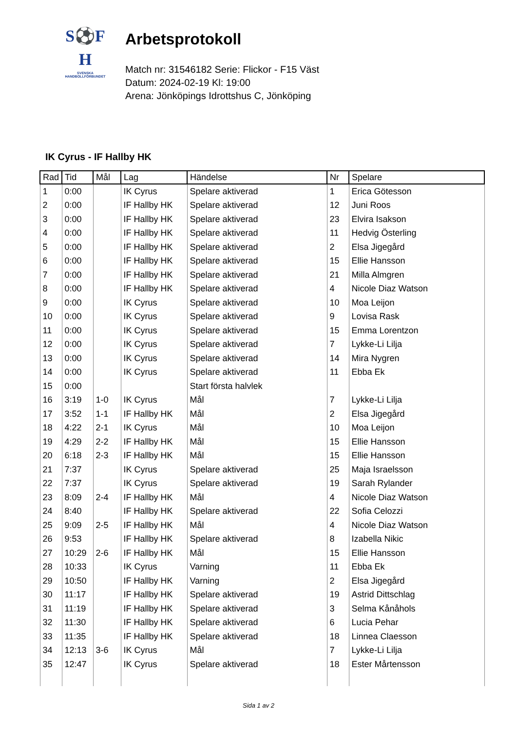S⚽F
H
SVENSKA
HANDBOLLFÖRBUNDET
Arbetsprotokoll
Match nr: 31546182 Serie: Flickor - F15 Väst
Datum: 2024-02-19 Kl: 19:00
Arena: Jönköpings Idrottshus C, Jönköping
IK Cyrus - IF Hallby HK
| Rad | Tid | Mål | Lag | Händelse | Nr | Spelare |
| --- | --- | --- | --- | --- | --- | --- |
| 1 | 0:00 | | IK Cyrus | Spelare aktiverad | 1 | Erica Götesson |
| 2 | 0:00 | | IF Hallby HK | Spelare aktiverad | 12 | Juni Roos |
| 3 | 0:00 | | IF Hallby HK | Spelare aktiverad | 23 | Elvira Isakson |
| 4 | 0:00 | | IF Hallby HK | Spelare aktiverad | 11 | Hedvig Österling |
| 5 | 0:00 | | IF Hallby HK | Spelare aktiverad | 2 | Elsa Jigegård |
| 6 | 0:00 | | IF Hallby HK | Spelare aktiverad | 15 | Ellie Hansson |
| 7 | 0:00 | | IF Hallby HK | Spelare aktiverad | 21 | Milla Almgren |
| 8 | 0:00 | | IF Hallby HK | Spelare aktiverad | 4 | Nicole Diaz Watson |
| 9 | 0:00 | | IK Cyrus | Spelare aktiverad | 10 | Moa Leijon |
| 10 | 0:00 | | IK Cyrus | Spelare aktiverad | 9 | Lovisa Rask |
| 11 | 0:00 | | IK Cyrus | Spelare aktiverad | 15 | Emma Lorentzon |
| 12 | 0:00 | | IK Cyrus | Spelare aktiverad | 7 | Lykke-Li Lilja |
| 13 | 0:00 | | IK Cyrus | Spelare aktiverad | 14 | Mira Nygren |
| 14 | 0:00 | | IK Cyrus | Spelare aktiverad | 11 | Ebba Ek |
| 15 | 0:00 | | | Start första halvlek | | |
| 16 | 3:19 | 1-0 | IK Cyrus | Mål | 7 | Lykke-Li Lilja |
| 17 | 3:52 | 1-1 | IF Hallby HK | Mål | 2 | Elsa Jigegård |
| 18 | 4:22 | 2-1 | IK Cyrus | Mål | 10 | Moa Leijon |
| 19 | 4:29 | 2-2 | IF Hallby HK | Mål | 15 | Ellie Hansson |
| 20 | 6:18 | 2-3 | IF Hallby HK | Mål | 15 | Ellie Hansson |
| 21 | 7:37 | | IK Cyrus | Spelare aktiverad | 25 | Maja Israelsson |
| 22 | 7:37 | | IK Cyrus | Spelare aktiverad | 19 | Sarah Rylander |
| 23 | 8:09 | 2-4 | IF Hallby HK | Mål | 4 | Nicole Diaz Watson |
| 24 | 8:40 | | IF Hallby HK | Spelare aktiverad | 22 | Sofia Celozzi |
| 25 | 9:09 | 2-5 | IF Hallby HK | Mål | 4 | Nicole Diaz Watson |
| 26 | 9:53 | | IF Hallby HK | Spelare aktiverad | 8 | Izabella Nikic |
| 27 | 10:29 | 2-6 | IF Hallby HK | Mål | 15 | Ellie Hansson |
| 28 | 10:33 | | IK Cyrus | Varning | 11 | Ebba Ek |
| 29 | 10:50 | | IF Hallby HK | Varning | 2 | Elsa Jigegård |
| 30 | 11:17 | | IF Hallby HK | Spelare aktiverad | 19 | Astrid Dittschlag |
| 31 | 11:19 | | IF Hallby HK | Spelare aktiverad | 3 | Selma Kånåhols |
| 32 | 11:30 | | IF Hallby HK | Spelare aktiverad | 6 | Lucia Pehar |
| 33 | 11:35 | | IF Hallby HK | Spelare aktiverad | 18 | Linnea Claesson |
| 34 | 12:13 | 3-6 | IK Cyrus | Mål | 7 | Lykke-Li Lilja |
| 35 | 12:47 | | IK Cyrus | Spelare aktiverad | 18 | Ester Mårtensson |
Sida 1 av 2